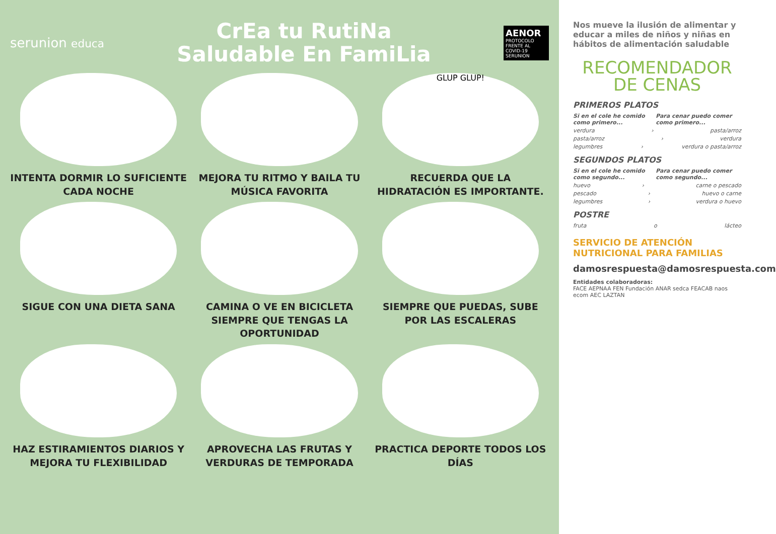serunion educa
CrEa tu RutiNa
Saludable En FamiLia
AENOR
PROTOCOLO FRENTE AL COVID-19
SERUNION
INTENTA DORMIR LO SUFICIENTE CADA NOCHE
MEJORA TU RITMO Y BAILA TU MÚSICA FAVORITA
GLUP GLUP!
RECUERDA QUE LA HIDRATACIÓN ES IMPORTANTE.
SIGUE CON UNA DIETA SANA
CAMINA O VE EN BICICLETA SIEMPRE QUE TENGAS LA OPORTUNIDAD
SIEMPRE QUE PUEDAS, SUBE POR LAS ESCALERAS
HAZ ESTIRAMIENTOS DIARIOS Y MEJORA TU FLEXIBILIDAD
APROVECHA LAS FRUTAS Y VERDURAS DE TEMPORADA
PRACTICA DEPORTE TODOS LOS DÍAS
Nos mueve la ilusión de alimentar y educar a miles de niños y niñas en hábitos de alimentación saludable
RECOMENDADOR
DE CENAS
PRIMEROS PLATOS
Si en el cole he comido como primero... Para cenar puedo comer como primero...
verdura › pasta/arroz
pasta/arroz › verdura
legumbres › verdura o pasta/arroz
SEGUNDOS PLATOS
Si en el cole he comido como segundo... Para cenar puedo comer como segundo...
huevo › carne o pescado
pescado › huevo o carne
legumbres › verdura o huevo
POSTRE
fruta o lácteo
SERVICIO DE ATENCIÓN NUTRICIONAL PARA FAMILIAS
damosrespuesta@damosrespuesta.com
Entidades colaboradoras:
FACE AEPNAA FEN Fundación ANAR sedca FEACAB naos ecom AEC LAZTAN